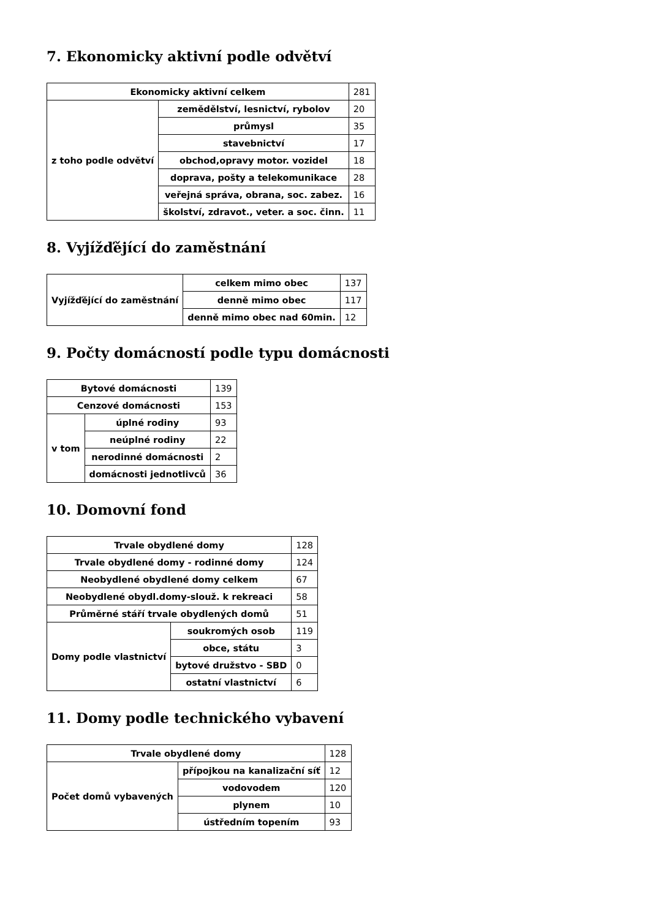7. Ekonomicky aktivní podle odvětví
| Ekonomicky aktivní celkem | | 281 |
| z toho podle odvětví | zemědělství, lesnictví, rybolov | 20 |
| | průmysl | 35 |
| | stavebnictví | 17 |
| | obchod,opravy motor. vozidel | 18 |
| | doprava, pošty a telekomunikace | 28 |
| | veřejná správa, obrana, soc. zabez. | 16 |
| | školství, zdravot., veter. a soc. činn. | 11 |
8. Vyjížďějící do zaměstnání
| Vyjížďějící do zaměstnání | celkem mimo obec | 137 |
| | denně mimo obec | 117 |
| | denně mimo obec nad 60min. | 12 |
9. Počty domácností podle typu domácnosti
| Bytové domácnosti | | 139 |
| Cenzové domácnosti | | 153 |
| v tom | úplné rodiny | 93 |
| | neúplné rodiny | 22 |
| | nerodinné domácnosti | 2 |
| | domácnosti jednotlivců | 36 |
10. Domovní fond
| Trvale obydlené domy | | 128 |
| Trvale obydlené domy - rodinné domy | | 124 |
| Neobydlené obydlené domy celkem | | 67 |
| Neobydlené obydl.domy-slouž. k rekreaci | | 58 |
| Průměrné stáří trvale obydlených domů | | 51 |
| Domy podle vlastnictví | soukromých osob | 119 |
| | obce, státu | 3 |
| | bytové družstvo - SBD | 0 |
| | ostatní vlastnictví | 6 |
11. Domy podle technického vybavení
| Trvale obydlené domy | | 128 |
| Počet domů vybavených | přípojkou na kanalizační síť | 12 |
| | vodovodem | 120 |
| | plynem | 10 |
| | ústředním topením | 93 |